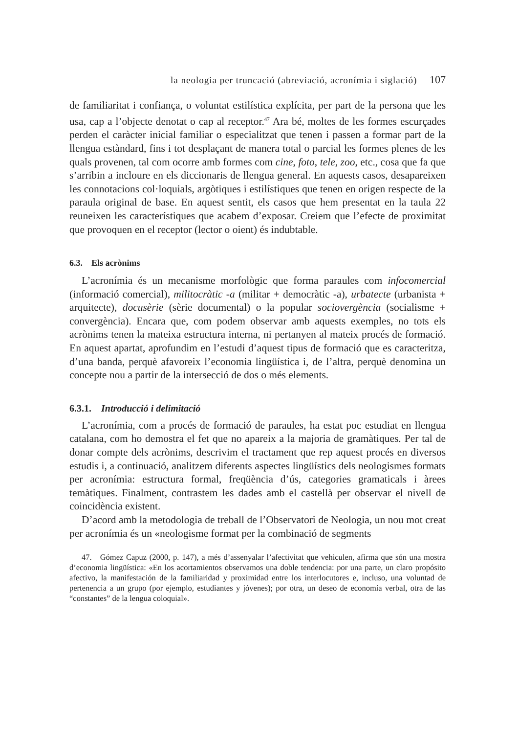la neologia per truncació (abreviació, acronímia i siglació) 107
de familiaritat i confiança, o voluntat estilística explícita, per part de la persona que les usa, cap a l’objecte denotat o cap al receptor.<sup>47</sup> Ara bé, moltes de les formes escurçades perden el caràcter inicial familiar o especialitzat que tenen i passen a formar part de la llengua estàndard, fins i tot desplaçant de manera total o parcial les formes plenes de les quals provenen, tal com ocorre amb formes com cine, foto, tele, zoo, etc., cosa que fa que s’arribin a incloure en els diccionaris de llengua general. En aquests casos, desapareixen les connotacions col·loquials, argòtiques i estilístiques que tenen en origen respecte de la paraula original de base. En aquest sentit, els casos que hem presentat en la taula 22 reuneixen les característiques que acabem d’exposar. Creiem que l’efecte de proximitat que provoquen en el receptor (lector o oient) és indubtable.
6.3. Els acrònims
L’acronímia és un mecanisme morfològic que forma paraules com infocomercial (informació comercial), militocràtic -a (militar + democràtic -a), urbatecte (urbanista + arquitecte), docusèrie (sèrie documental) o la popular sociovergència (socialisme + convergència). Encara que, com podem observar amb aquests exemples, no tots els acrònims tenen la mateixa estructura interna, ni pertanyen al mateix procés de formació. En aquest apartat, aprofundim en l’estudi d’aquest tipus de formació que es caracteritza, d’una banda, perquè afavoreix l’economia lingüística i, de l’altra, perquè denomina un concepte nou a partir de la intersecció de dos o més elements.
6.3.1. Introducció i delimitació
L’acronímia, com a procés de formació de paraules, ha estat poc estudiat en llengua catalana, com ho demostra el fet que no apareix a la majoria de gramàtiques. Per tal de donar compte dels acrònims, descrivim el tractament que rep aquest procés en diversos estudis i, a continuació, analitzem diferents aspectes lingüístics dels neologismes formats per acronímia: estructura formal, freqüència d’ús, categories gramaticals i àrees temàtiques. Finalment, contrastem les dades amb el castellà per observar el nivell de coincidència existent.
D’acord amb la metodologia de treball de l’Observatori de Neologia, un nou mot creat per acronímia és un «neologisme format per la combinació de segments
47. Gómez Capuz (2000, p. 147), a més d’assenyalar l’afectivitat que vehiculen, afirma que són una mostra d’economia lingüística: «En los acortamientos observamos una doble tendencia: por una parte, un claro propósito afectivo, la manifestación de la familiaridad y proximidad entre los interlocutores e, incluso, una voluntad de pertenencia a un grupo (por ejemplo, estudiantes y jóvenes); por otra, un deseo de economía verbal, otra de las “constantes” de la lengua coloquial».